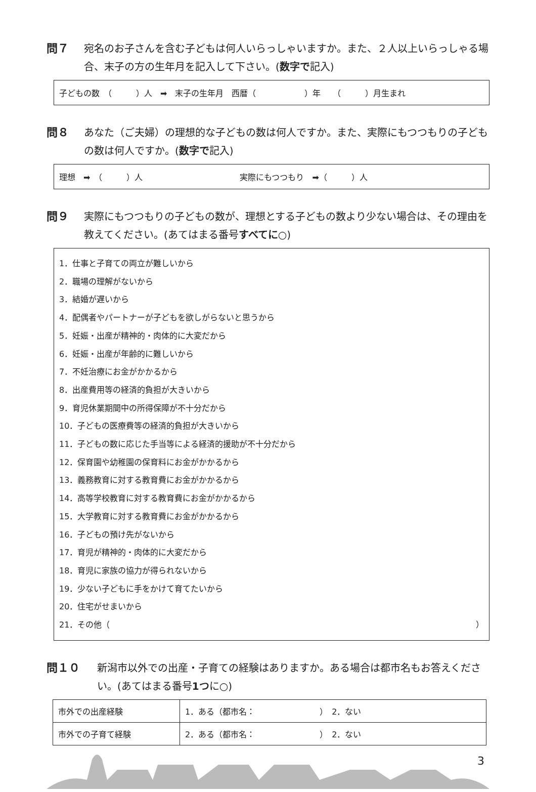問７ 宛名のお子さんを含む子どもは何人いらっしゃいますか。また、２人以上いらっしゃる場合、末子の方の生年月を記入して下さい。(数字で記入)
子どもの数　（　　　）人　➡　末子の生年月　西暦（　　　　　　）年　　（　　　）月生まれ
問８ あなた（ご夫婦）の理想的な子どもの数は何人ですか。また、実際にもつつもりの子どもの数は何人ですか。(数字で記入)
理想　➡　（　　　）人　　　　　　　　　　　　実際にもつつもり　➡（　　　）人
問９ 実際にもつつもりの子どもの数が、理想とする子どもの数より少ない場合は、その理由を教えてください。(あてはまる番号すべてに○)
1．仕事と子育ての両立が難しいから
2．職場の理解がないから
3．結婚が遅いから
4．配偶者やパートナーが子どもを欲しがらないと思うから
5．妊娠・出産が精神的・肉体的に大変だから
6．妊娠・出産が年齢的に難しいから
7．不妊治療にお金がかかるから
8．出産費用等の経済的負担が大きいから
9．育児休業期間中の所得保障が不十分だから
10．子どもの医療費等の経済的負担が大きいから
11．子どもの数に応じた手当等による経済的援助が不十分だから
12．保育園や幼稚園の保育料にお金がかかるから
13．義務教育に対する教育費にお金がかかるから
14．高等学校教育に対する教育費にお金がかかるから
15．大学教育に対する教育費にお金がかかるから
16．子どもの預け先がないから
17．育児が精神的・肉体的に大変だから
18．育児に家族の協力が得られないから
19．少ない子どもに手をかけて育てたいから
20．住宅がせまいから
21．その他（ ）
問１０ 新潟市以外での出産・子育ての経験はありますか。ある場合は都市名もお答えください。(あてはまる番号1つに○)
| 市外での出産経験 | 1．ある（都市名： ） 2．ない |
| 市外での子育て経験 | 2．ある（都市名： ） 2．ない |
3